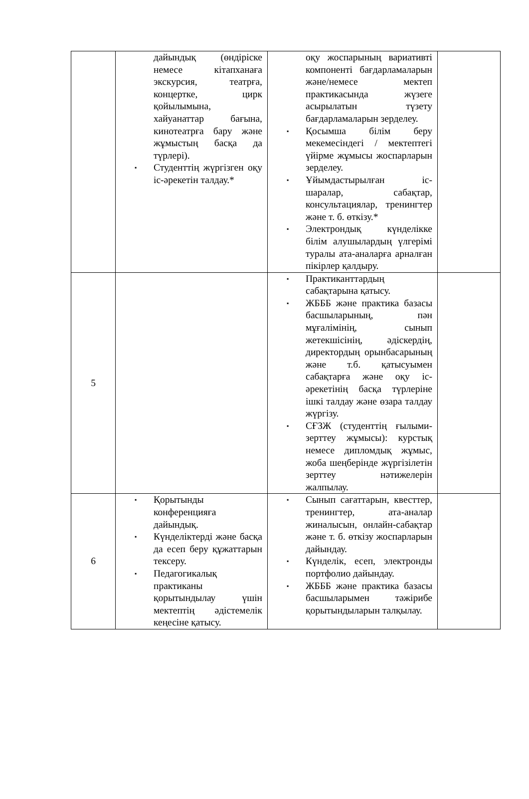| | дайындық (өндіріске немесе кітапханаға экскурсия, театрға, концертке, цирк қойылымына, хайуанаттар бағына, кинотеатрға бару және жұмыстың басқа да түрлері). ▪ Студенттің жүргізген оқу іс-әрекетін талдау.* | оқу жоспарының вариативті компоненті бағдарламаларын және/немесе мектеп практикасында жүзеге асырылатын түзету бағдарламаларын зерделеу. ▪ Қосымша білім беру мекемесіндегі / мектептегі үйірме жұмысы жоспарларын зерделеу. ▪ Ұйымдастырылған іс-шаралар, сабақтар, консультациялар, тренингтер және т. б. өткізу.* ▪ Электрондық күнделікке білім алушылардың үлгерімі туралы ата-аналарға арналған пікірлер қалдыру. | |
| 5 | | ▪ Практиканттардың сабақтарына қатысу. ▪ ЖБББ және практика базасы басшыларының, пән мұғалімінің, сынып жетекшісінің, әдіскердің, директордың орынбасарының және т.б. қатысуымен сабақтарға және оқу іс-әрекетінің басқа түрлеріне ішкі талдау және өзара талдау жүргізу. ▪ СҒЗЖ (студенттің ғылыми-зерттеу жұмысы): курстық немесе дипломдық жұмыс, жоба шеңберінде жүргізілетін зерттеу нәтижелерін жалпылау. | |
| 6 | ▪ Қорытынды конференцияға дайындық. ▪ Күнделіктерді және басқа да есеп беру құжаттарын тексеру. ▪ Педагогикалық практиканы қорытындылау үшін мектептің әдістемелік кеңесіне қатысу. | ▪ Сынып сағаттарын, квесттер, тренингтер, ата-аналар жиналысын, онлайн-сабақтар және т. б. өткізу жоспарларын дайындау. ▪ Күнделік, есеп, электронды портфолио дайындау. ▪ ЖБББ және практика базасы басшыларымен тәжірибе қорытындыларын талқылау. | |